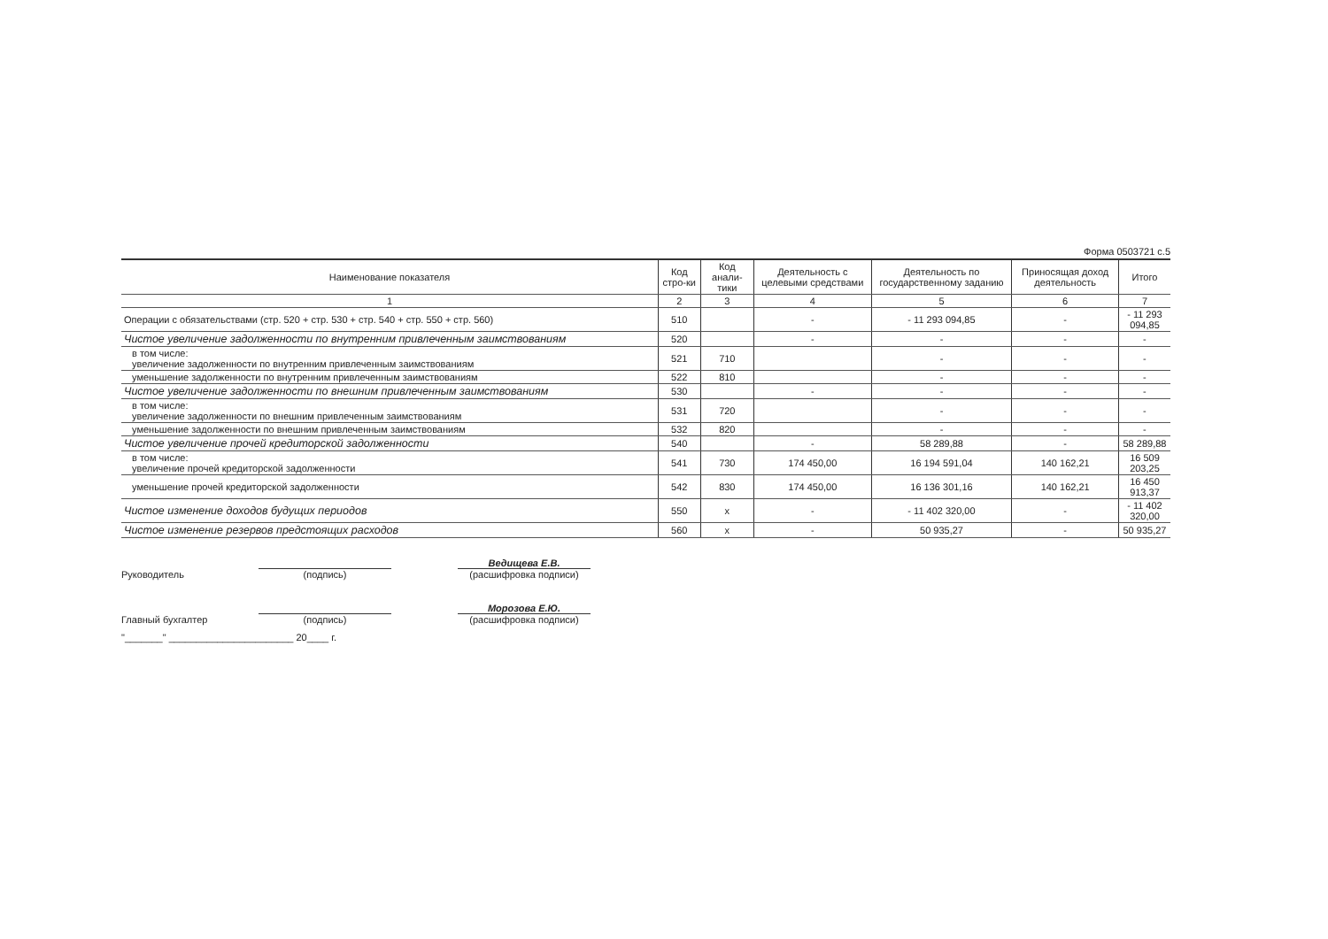Форма 0503721 с.5
| Наименование показателя | Код стро-ки | Код анали-тики | Деятельность с целевыми средствами | Деятельность по государственному заданию | Приносящая доход деятельность | Итого |
| --- | --- | --- | --- | --- | --- | --- |
| 1 | 2 | 3 | 4 | 5 | 6 | 7 |
| Операции с обязательствами (стр. 520 + стр. 530 + стр. 540 + стр. 550 + стр. 560) | 510 | | - | - 11 293 094,85 | - | - 11 293 094,85 |
| Чистое увеличение задолженности по внутренним привлеченным заимствованиям | 520 | | - | - | - | - |
| в том числе: увеличение задолженности по внутренним привлеченным заимствованиям | 521 | 710 | | - | - | - |
| уменьшение задолженности по внутренним привлеченным заимствованиям | 522 | 810 | | - | - | - |
| Чистое увеличение задолженности по внешним привлеченным заимствованиям | 530 | | - | - | - | - |
| в том числе: увеличение задолженности по внешним привлеченным заимствованиям | 531 | 720 | | - | - | - |
| уменьшение задолженности по внешним привлеченным заимствованиям | 532 | 820 | | - | - | - |
| Чистое увеличение прочей кредиторской задолженности | 540 | | - | 58 289,88 | - | 58 289,88 |
| в том числе: увеличение прочей кредиторской задолженности | 541 | 730 | 174 450,00 | 16 194 591,04 | 140 162,21 | 16 509 203,25 |
| уменьшение прочей кредиторской задолженности | 542 | 830 | 174 450,00 | 16 136 301,16 | 140 162,21 | 16 450 913,37 |
| Чистое изменение доходов будущих периодов | 550 | x | - | - 11 402 320,00 | - | - 11 402 320,00 |
| Чистое изменение резервов предстоящих расходов | 560 | x | - | 50 935,27 | - | 50 935,27 |
Руководитель
(подпись)
Ведищева Е.В.
(расшифровка подписи)
Главный бухгалтер
(подпись)
Морозова Е.Ю.
(расшифровка подписи)
"_______" _______________________ 20____ г.